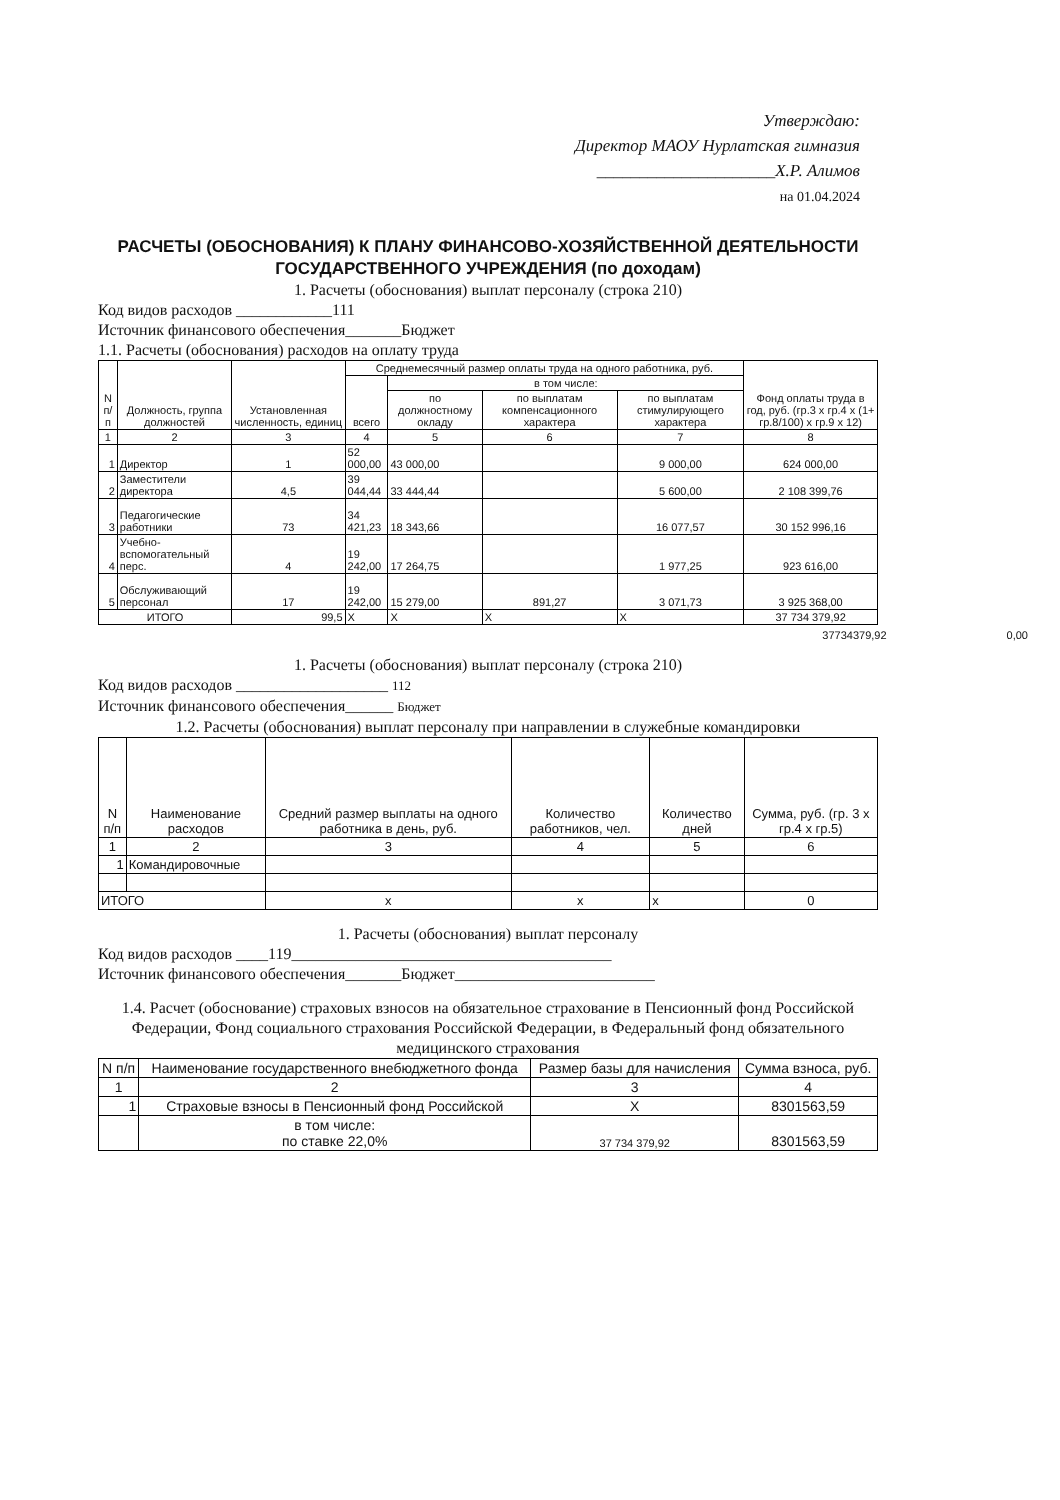Утверждаю:
Директор МАОУ Нурлатская гимназия
_____________________Х.Р. Алимов
на 01.04.2024
РАСЧЕТЫ (ОБОСНОВАНИЯ) К ПЛАНУ ФИНАНСОВО-ХОЗЯЙСТВЕННОЙ ДЕЯТЕЛЬНОСТИ ГОСУДАРСТВЕННОГО УЧРЕЖДЕНИЯ (по доходам)
1. Расчеты (обоснования) выплат персоналу (строка 210)
Код видов расходов ____________111
Источник финансового обеспечения_______Бюджет
1.1. Расчеты (обоснования) расходов на оплату труда
| N п/п | Должность, группа должностей | Установленная численность, единиц | Среднемесячный размер оплаты труда на одного работника, руб. | | | | Фонд оплаты труда в год, руб. (гр.3 x гр.4 x (1+ гр.8/100) x гр.9 x 12) |
| --- | --- | --- | --- | --- | --- | --- | --- |
| | | | всего | в том числе: | | | |
| | | | | по должностному окладу | по выплатам компенсационного характера | по выплатам стимулирующего характера | |
| 1 | 2 | 3 | 4 | 5 | 6 | 7 | 8 |
| 1 | Директор | 1 | 52 000,00 | 43 000,00 | | 9 000,00 | 624 000,00 |
| 2 | Заместители директора | 4,5 | 39 044,44 | 33 444,44 | | 5 600,00 | 2 108 399,76 |
| 3 | Педагогические работники | 73 | 34 421,23 | 18 343,66 | | 16 077,57 | 30 152 996,16 |
| 4 | Учебно-вспомогательный перс. | 4 | 19 242,00 | 17 264,75 | | 1 977,25 | 923 616,00 |
| 5 | Обслуживающий персонал | 17 | 19 242,00 | 15 279,00 | 891,27 | 3 071,73 | 3 925 368,00 |
| ИТОГО | | 99,5 | X | X | X | X | 37 734 379,92 |
37734379,92 0,00
1. Расчеты (обоснования) выплат персоналу (строка 210)
Код видов расходов ___________________ 112
Источник финансового обеспечения______ Бюджет
1.2. Расчеты (обоснования) выплат персоналу при направлении в служебные командировки
| N п/п | Наименование расходов | Средний размер выплаты на одного работника в день, руб. | Количество работников, чел. | Количество дней | Сумма, руб. (гр. 3 x гр.4 x гр.5) |
| --- | --- | --- | --- | --- | --- |
| 1 | 2 | 3 | 4 | 5 | 6 |
| 1 | Командировочные | | | | |
| ИТОГО | | x | x | x | 0 |
1. Расчеты (обоснования) выплат персоналу
Код видов расходов ____119________________________________________
Источник финансового обеспечения_______Бюджет_________________________
1.4. Расчет (обоснование) страховых взносов на обязательное страхование в Пенсионный фонд Российской Федерации, Фонд социального страхования Российской Федерации, в Федеральный фонд обязательного медицинского страхования
| N п/п | Наименование государственного внебюджетного фонда | Размер базы для начисления | Сумма взноса, руб. |
| --- | --- | --- | --- |
| 1 | 2 | 3 | 4 |
| 1 | Страховые взносы в Пенсионный фонд Российской | X | 8301563,59 |
| | в том числе: по ставке 22,0% | 37 734 379,92 | 8301563,59 |